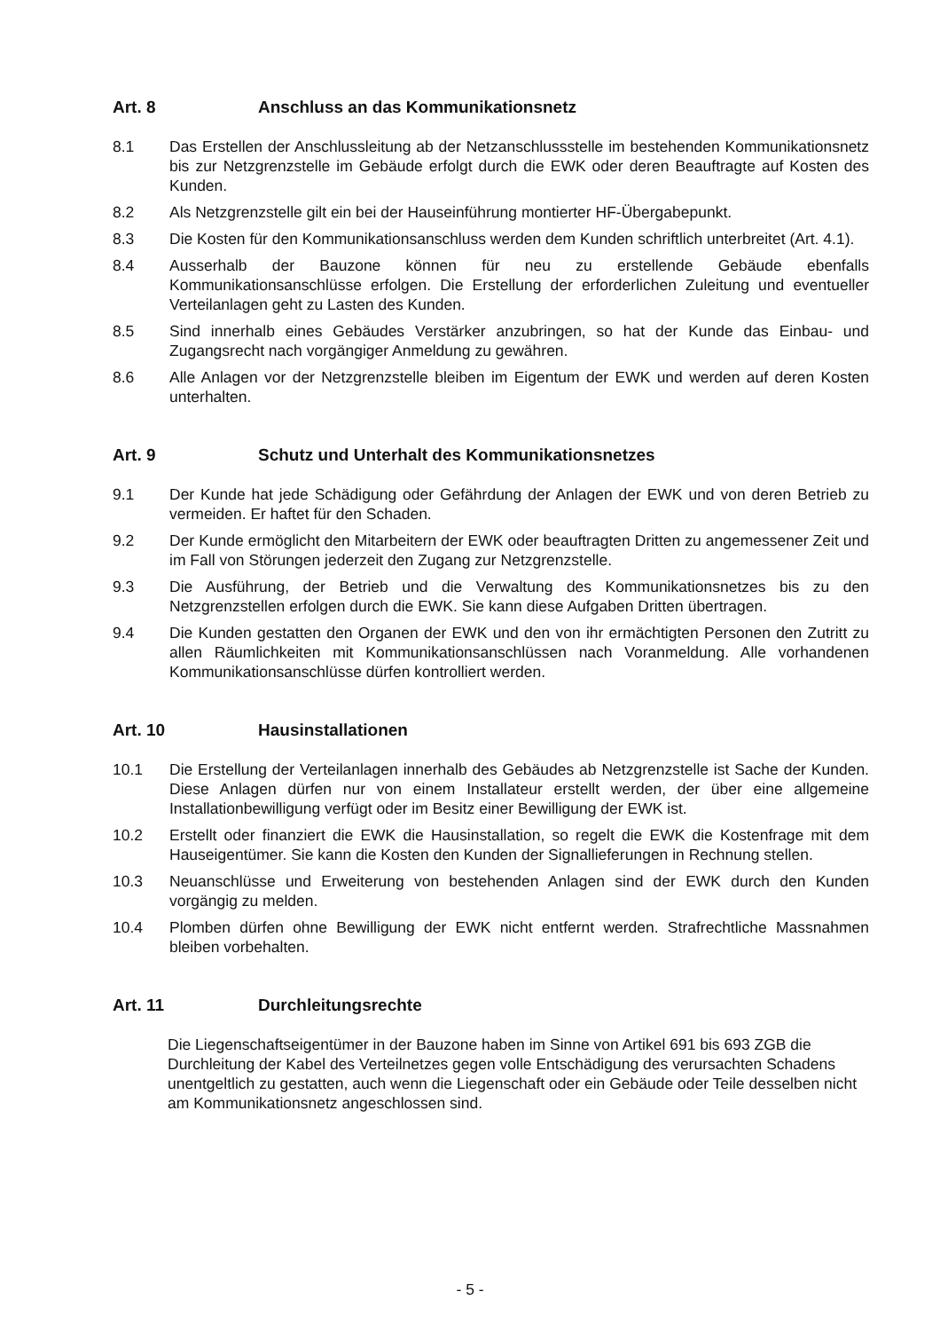Art. 8 Anschluss an das Kommunikationsnetz
8.1 Das Erstellen der Anschlussleitung ab der Netzanschlussstelle im bestehenden Kommunikationsnetz bis zur Netzgrenzstelle im Gebäude erfolgt durch die EWK oder deren Beauftragte auf Kosten des Kunden.
8.2 Als Netzgrenzstelle gilt ein bei der Hauseinführung montierter HF-Übergabepunkt.
8.3 Die Kosten für den Kommunikationsanschluss werden dem Kunden schriftlich unterbreitet (Art. 4.1).
8.4 Ausserhalb der Bauzone können für neu zu erstellende Gebäude ebenfalls Kommunikationsanschlüsse erfolgen. Die Erstellung der erforderlichen Zuleitung und eventueller Verteilanlagen geht zu Lasten des Kunden.
8.5 Sind innerhalb eines Gebäudes Verstärker anzubringen, so hat der Kunde das Einbau- und Zugangsrecht nach vorgängiger Anmeldung zu gewähren.
8.6 Alle Anlagen vor der Netzgrenzstelle bleiben im Eigentum der EWK und werden auf deren Kosten unterhalten.
Art. 9 Schutz und Unterhalt des Kommunikationsnetzes
9.1 Der Kunde hat jede Schädigung oder Gefährdung der Anlagen der EWK und von deren Betrieb zu vermeiden. Er haftet für den Schaden.
9.2 Der Kunde ermöglicht den Mitarbeitern der EWK oder beauftragten Dritten zu angemessener Zeit und im Fall von Störungen jederzeit den Zugang zur Netzgrenzstelle.
9.3 Die Ausführung, der Betrieb und die Verwaltung des Kommunikationsnetzes bis zu den Netzgrenzstellen erfolgen durch die EWK. Sie kann diese Aufgaben Dritten übertragen.
9.4 Die Kunden gestatten den Organen der EWK und den von ihr ermächtigten Personen den Zutritt zu allen Räumlichkeiten mit Kommunikationsanschlüssen nach Voranmeldung. Alle vorhandenen Kommunikationsanschlüsse dürfen kontrolliert werden.
Art. 10 Hausinstallationen
10.1 Die Erstellung der Verteilanlagen innerhalb des Gebäudes ab Netzgrenzstelle ist Sache der Kunden. Diese Anlagen dürfen nur von einem Installateur erstellt werden, der über eine allgemeine Installationbewilligung verfügt oder im Besitz einer Bewilligung der EWK ist.
10.2 Erstellt oder finanziert die EWK die Hausinstallation, so regelt die EWK die Kostenfrage mit dem Hauseigentümer. Sie kann die Kosten den Kunden der Signallieferungen in Rechnung stellen.
10.3 Neuanschlüsse und Erweiterung von bestehenden Anlagen sind der EWK durch den Kunden vorgängig zu melden.
10.4 Plomben dürfen ohne Bewilligung der EWK nicht entfernt werden. Strafrechtliche Massnahmen bleiben vorbehalten.
Art. 11 Durchleitungsrechte
Die Liegenschaftseigentümer in der Bauzone haben im Sinne von Artikel 691 bis 693 ZGB die Durchleitung der Kabel des Verteilnetzes gegen volle Entschädigung des verursachten Schadens unentgeltlich zu gestatten, auch wenn die Liegenschaft oder ein Gebäude oder Teile desselben nicht am Kommunikationsnetz angeschlossen sind.
- 5 -